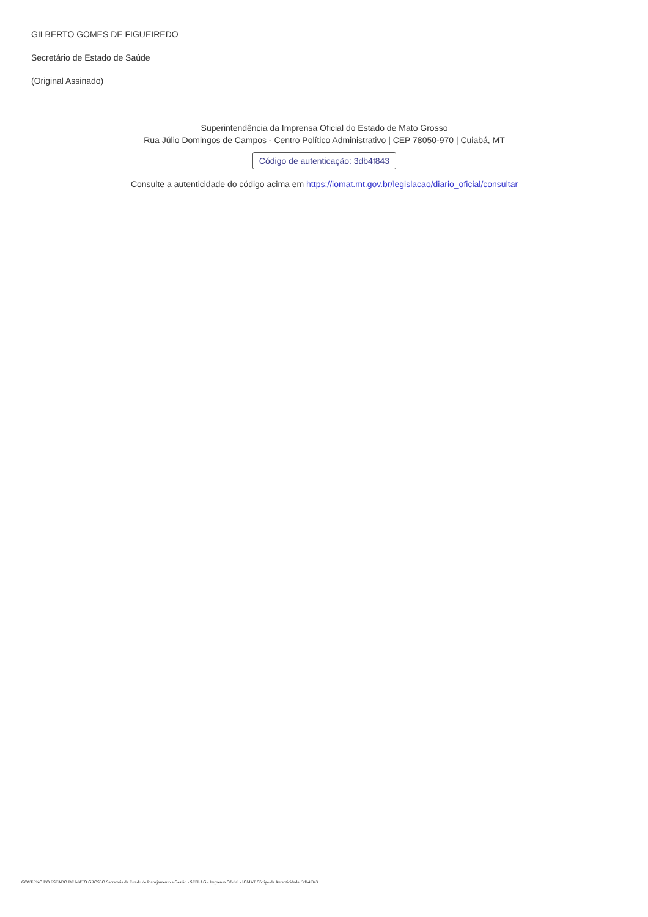GILBERTO GOMES DE FIGUEIREDO
Secretário de Estado de Saúde
(Original Assinado)
Superintendência da Imprensa Oficial do Estado de Mato Grosso
Rua Júlio Domingos de Campos - Centro Político Administrativo | CEP 78050-970 | Cuiabá, MT
Código de autenticação: 3db4f843
Consulte a autenticidade do código acima em https://iomat.mt.gov.br/legislacao/diario_oficial/consultar
GOVERNO DO ESTADO DE MATO GROSSO Secretaria de Estado de Planejamento e Gestão - SEPLAG - Imprensa Oficial - IOMAT Código de Autenticidade: 3db4f843